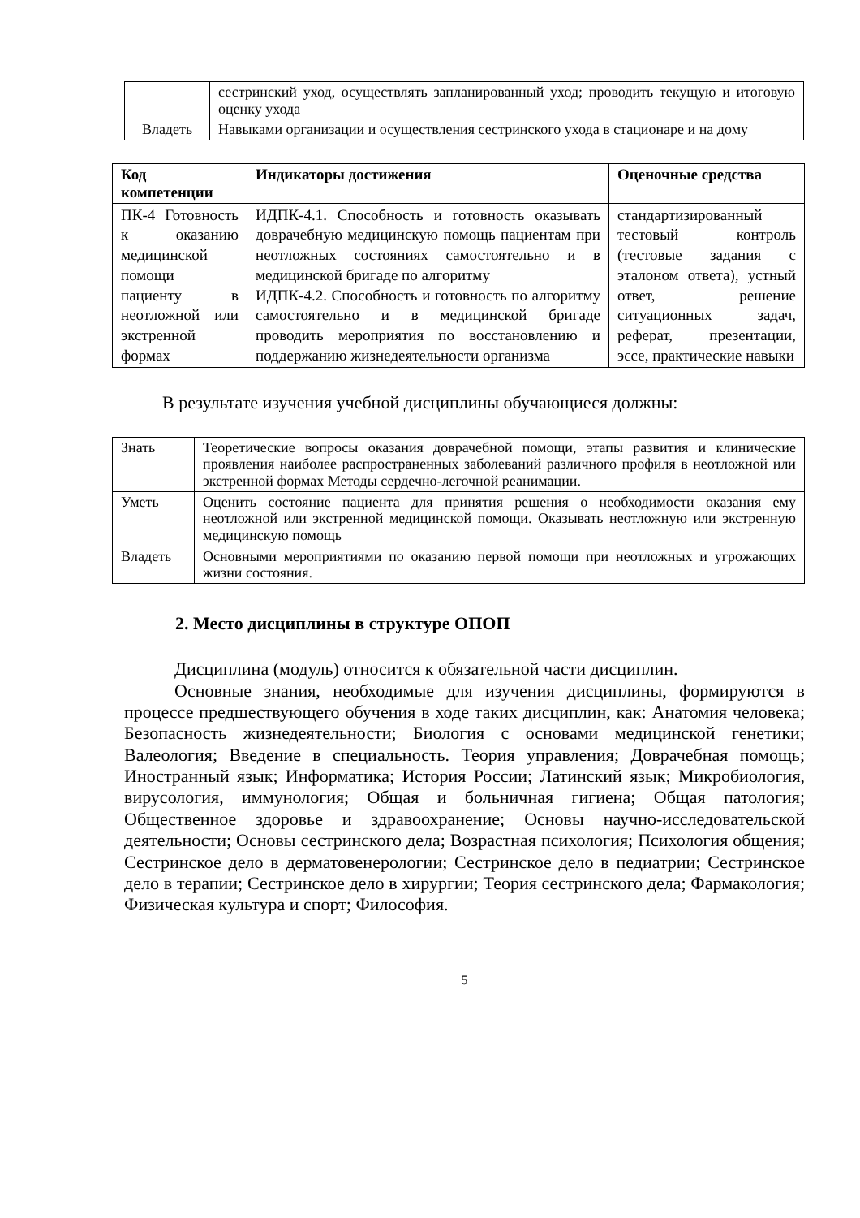| | сестринский уход, осуществлять запланированный уход; проводить текущую и итоговую оценку ухода |
| Владеть | Навыками организации и осуществления сестринского ухода в стационаре и на дому |
| Код компетенции | Индикаторы достижения | Оценочные средства |
| --- | --- | --- |
| ПК-4 Готовность к оказанию медицинской помощи пациенту в неотложной или экстренной формах | ИДПК-4.1. Способность и готовность оказывать доврачебную медицинскую помощь пациентам при неотложных состояниях самостоятельно и в медицинской бригаде по алгоритму ИДПК-4.2. Способность и готовность по алгоритму самостоятельно и в медицинской бригаде проводить мероприятия по восстановлению и поддержанию жизнедеятельности организма | стандартизированный тестовый контроль (тестовые задания с эталоном ответа), устный ответ, решение ситуационных задач, реферат, презентации, эссе, практические навыки |
В результате изучения учебной дисциплины обучающиеся должны:
| Знать | Теоретические вопросы оказания доврачебной помощи, этапы развития и клинические проявления наиболее распространенных заболеваний различного профиля в неотложной или экстренной формах Методы сердечно-легочной реанимации. |
| Уметь | Оценить состояние пациента для принятия решения о необходимости оказания ему неотложной или экстренной медицинской помощи. Оказывать неотложную или экстренную медицинскую помощь |
| Владеть | Основными мероприятиями по оказанию первой помощи при неотложных и угрожающих жизни состояния. |
2. Место дисциплины в структуре ОПОП
Дисциплина (модуль) относится к обязательной части дисциплин.
Основные знания, необходимые для изучения дисциплины, формируются в процессе предшествующего обучения в ходе таких дисциплин, как: Анатомия человека; Безопасность жизнедеятельности; Биология с основами медицинской генетики; Валеология; Введение в специальность. Теория управления; Доврачебная помощь; Иностранный язык; Информатика; История России; Латинский язык; Микробиология, вирусология, иммунология; Общая и больничная гигиена; Общая патология; Общественное здоровье и здравоохранение; Основы научно-исследовательской деятельности; Основы сестринского дела; Возрастная психология; Психология общения; Сестринское дело в дерматовенерологии; Сестринское дело в педиатрии; Сестринское дело в терапии; Сестринское дело в хирургии; Теория сестринского дела; Фармакология; Физическая культура и спорт; Философия.
5